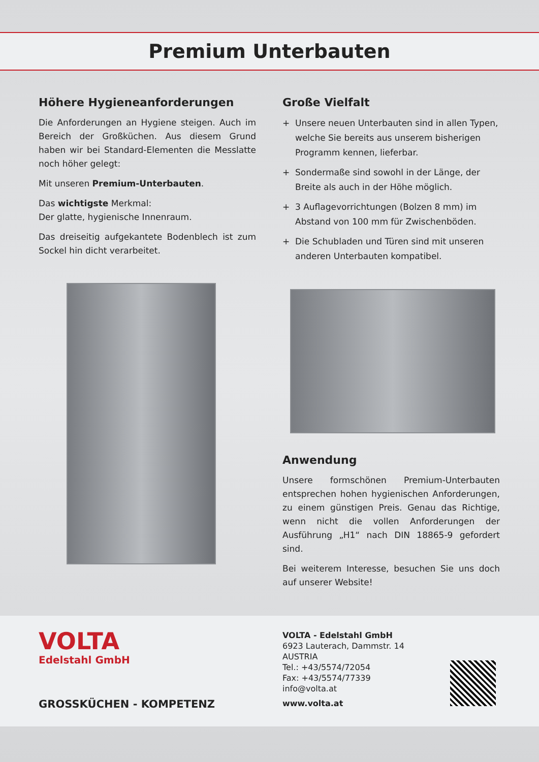Premium Unterbauten
Höhere Hygieneanforderungen
Die Anforderungen an Hygiene steigen. Auch im Bereich der Großküchen. Aus diesem Grund haben wir bei Standard-Elementen die Messlatte noch höher gelegt:
Mit unseren Premium-Unterbauten.
Das wichtigste Merkmal:
Der glatte, hygienische Innenraum.
Das dreiseitig aufgekantete Bodenblech ist zum Sockel hin dicht verarbeitet.
Große Vielfalt
+ Unsere neuen Unterbauten sind in allen Typen, welche Sie bereits aus unserem bisherigen Programm kennen, lieferbar.
+ Sondermaße sind sowohl in der Länge, der Breite als auch in der Höhe möglich.
+ 3 Auflagevorrichtungen (Bolzen 8 mm) im Abstand von 100 mm für Zwischenböden.
+ Die Schubladen und Türen sind mit unseren anderen Unterbauten kompatibel.
Anwendung
Unsere formschönen Premium-Unterbauten entsprechen hohen hygienischen Anforderungen, zu einem günstigen Preis. Genau das Richtige, wenn nicht die vollen Anforderungen der Ausführung „H1“ nach DIN 18865-9 gefordert sind.
Bei weiterem Interesse, besuchen Sie uns doch auf unserer Website!
VOLTA
Edelstahl GmbH
GROSSKÜCHEN - KOMPETENZ
VOLTA - Edelstahl GmbH
6923 Lauterach, Dammstr. 14
AUSTRIA
Tel.: +43/5574/72054
Fax: +43/5574/77339
info@volta.at
www.volta.at